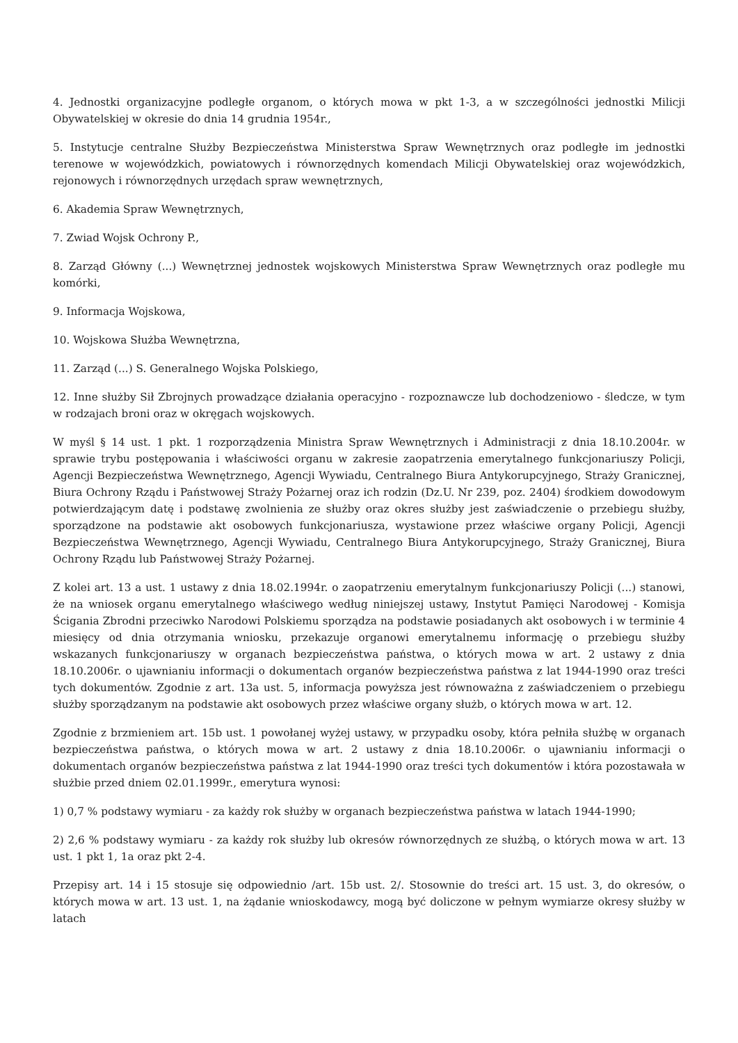4. Jednostki organizacyjne podległe organom, o których mowa w pkt 1-3, a w szczególności jednostki Milicji Obywatelskiej w okresie do dnia 14 grudnia 1954r.,
5. Instytucje centralne Służby Bezpieczeństwa Ministerstwa Spraw Wewnętrznych oraz podległe im jednostki terenowe w wojewódzkich, powiatowych i równorzędnych komendach Milicji Obywatelskiej oraz wojewódzkich, rejonowych i równorzędnych urzędach spraw wewnętrznych,
6. Akademia Spraw Wewnętrznych,
7. Zwiad Wojsk Ochrony P.,
8. Zarząd Główny (...) Wewnętrznej jednostek wojskowych Ministerstwa Spraw Wewnętrznych oraz podległe mu komórki,
9. Informacja Wojskowa,
10. Wojskowa Służba Wewnętrzna,
11. Zarząd (...) S. Generalnego Wojska Polskiego,
12. Inne służby Sił Zbrojnych prowadzące działania operacyjno - rozpoznawcze lub dochodzeniowo - śledcze, w tym w rodzajach broni oraz w okręgach wojskowych.
W myśl § 14 ust. 1 pkt. 1 rozporządzenia Ministra Spraw Wewnętrznych i Administracji z dnia 18.10.2004r. w sprawie trybu postępowania i właściwości organu w zakresie zaopatrzenia emerytalnego funkcjonariuszy Policji, Agencji Bezpieczeństwa Wewnętrznego, Agencji Wywiadu, Centralnego Biura Antykorupcyjnego, Straży Granicznej, Biura Ochrony Rządu i Państwowej Straży Pożarnej oraz ich rodzin (Dz.U. Nr 239, poz. 2404) środkiem dowodowym potwierdzającym datę i podstawę zwolnienia ze służby oraz okres służby jest zaświadczenie o przebiegu służby, sporządzone na podstawie akt osobowych funkcjonariusza, wystawione przez właściwe organy Policji, Agencji Bezpieczeństwa Wewnętrznego, Agencji Wywiadu, Centralnego Biura Antykorupcyjnego, Straży Granicznej, Biura Ochrony Rządu lub Państwowej Straży Pożarnej.
Z kolei art. 13 a ust. 1 ustawy z dnia 18.02.1994r. o zaopatrzeniu emerytalnym funkcjonariuszy Policji (...) stanowi, że na wniosek organu emerytalnego właściwego według niniejszej ustawy, Instytut Pamięci Narodowej - Komisja Ścigania Zbrodni przeciwko Narodowi Polskiemu sporządza na podstawie posiadanych akt osobowych i w terminie 4 miesięcy od dnia otrzymania wniosku, przekazuje organowi emerytalnemu informację o przebiegu służby wskazanych funkcjonariuszy w organach bezpieczeństwa państwa, o których mowa w art. 2 ustawy z dnia 18.10.2006r. o ujawnianiu informacji o dokumentach organów bezpieczeństwa państwa z lat 1944-1990 oraz treści tych dokumentów. Zgodnie z art. 13a ust. 5, informacja powyższa jest równoważna z zaświadczeniem o przebiegu służby sporządzanym na podstawie akt osobowych przez właściwe organy służb, o których mowa w art. 12.
Zgodnie z brzmieniem art. 15b ust. 1 powołanej wyżej ustawy, w przypadku osoby, która pełniła służbę w organach bezpieczeństwa państwa, o których mowa w art. 2 ustawy z dnia 18.10.2006r. o ujawnianiu informacji o dokumentach organów bezpieczeństwa państwa z lat 1944-1990 oraz treści tych dokumentów i która pozostawała w służbie przed dniem 02.01.1999r., emerytura wynosi:
1) 0,7 % podstawy wymiaru - za każdy rok służby w organach bezpieczeństwa państwa w latach 1944-1990;
2) 2,6 % podstawy wymiaru - za każdy rok służby lub okresów równorzędnych ze służbą, o których mowa w art. 13 ust. 1 pkt 1, 1a oraz pkt 2-4.
Przepisy art. 14 i 15 stosuje się odpowiednio /art. 15b ust. 2/. Stosownie do treści art. 15 ust. 3, do okresów, o których mowa w art. 13 ust. 1, na żądanie wnioskodawcy, mogą być doliczone w pełnym wymiarze okresy służby w latach